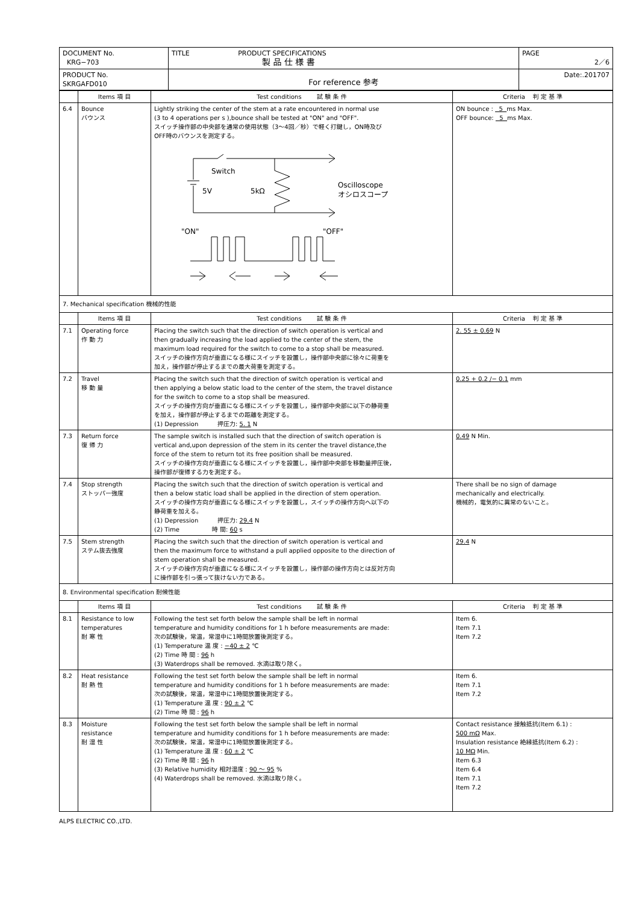| DOCUMENT No. KRG−703 | TITLE PRODUCT SPECIFICATIONS 製 品 仕 様 書 | PAGE 2／6 |
| PRODUCT No. SKRGAFD010 | For reference 参考 | Date:.201707 |
| | Items 項 目 | Test conditions 試 験 条 件 | Criteria 判 定 基 準 |
| --- | --- | --- | --- |
| 6.4 | Bounce バウンス | Lightly striking the center of the stem at a rate encountered in normal use (3 to 4 operations per s ),bounce shall be tested at "ON" and "OFF". スイッチ操作部の中央部を通常の使用状態（3～4回／秒）で軽く打鍵し，ON時及び OFF時のバウンスを測定する。 Switch 5V 5kΩ Oscilloscope オシロスコープ "ON" "OFF" | ON bounce : 5 ms Max. OFF bounce: 5 ms Max. |
| 7. Mechanical specification 機械的性能 | | | |
| | Items 項 目 | Test conditions 試 験 条 件 | Criteria 判 定 基 準 |
| 7.1 | Operating force 作 動 力 | Placing the switch such that the direction of switch operation is vertical and then gradually increasing the load applied to the center of the stem, the maximum load required for the switch to come to a stop shall be measured. スイッチの操作方向が垂直になる様にスイッチを設置し，操作部中央部に徐々に荷重を 加え，操作部が停止するまでの最大荷重を測定する。 | 2. 55 ± 0.69 N |
| 7.2 | Travel 移 動 量 | Placing the switch such that the direction of switch operation is vertical and then applying a below static load to the center of the stem, the travel distance for the switch to come to a stop shall be measured. スイッチの操作方向が垂直になる様にスイッチを設置し，操作部中央部に以下の静荷重 を加え，操作部が停止するまでの距離を測定する。 (1) Depression 押圧力: 5. 1 N | 0.25 + 0.2 /− 0.1 mm |
| 7.3 | Return force 復 帰 力 | The sample switch is installed such that the direction of switch operation is vertical and,upon depression of the stem in its center the travel distance,the force of the stem to return tot its free position shall be measured. スイッチの操作方向が垂直になる様にスイッチを設置し，操作部中央部を移動量押圧後， 操作部が復帰する力を測定する。 | 0.49 N Min. |
| 7.4 | Stop strength ストッパー強度 | Placing the switch such that the direction of switch operation is vertical and then a below static load shall be applied in the direction of stem operation. スイッチの操作方向が垂直になる様にスイッチを設置し，スイッチの操作方向へ以下の 静荷重を加える。 (1) Depression 押圧力: 29.4 N (2) Time 時 間: 60 s | There shall be no sign of damage mechanically and electrically. 機械的，電気的に異常のないこと。 |
| 7.5 | Stem strength ステム抜去強度 | Placing the switch such that the direction of switch operation is vertical and then the maximum force to withstand a pull applied opposite to the direction of stem operation shall be measured. スイッチの操作方向が垂直になる様にスイッチを設置し，操作部の操作方向とは反対方向 に操作部を引っ張って抜けない力である。 | 29.4 N |
| 8. Environmental specification 耐候性能 | | | |
| | Items 項 目 | Test conditions 試 験 条 件 | Criteria 判 定 基 準 |
| 8.1 | Resistance to low temperatures 耐 寒 性 | Following the test set forth below the sample shall be left in normal temperature and humidity conditions for 1 h before measurements are made: 次の試験後，常温，常湿中に1時間放置後測定する。 (1) Temperature 温 度 : −40 ± 2 ℃ (2) Time 時 間 : 96 h (3) Waterdrops shall be removed. 水滴は取り除く。 | Item 6. Item 7.1 Item 7.2 |
| 8.2 | Heat resistance 耐 熱 性 | Following the test set forth below the sample shall be left in normal temperature and humidity conditions for 1 h before measurements are made: 次の試験後，常温，常湿中に1時間放置後測定する。 (1) Temperature 温 度 : 90 ± 2 ℃ (2) Time 時 間 : 96 h | Item 6. Item 7.1 Item 7.2 |
| 8.3 | Moisture resistance 耐 湿 性 | Following the test set forth below the sample shall be left in normal temperature and humidity conditions for 1 h before measurements are made: 次の試験後，常温，常湿中に1時間放置後測定する。 (1) Temperature 温 度 : 60 ± 2 ℃ (2) Time 時 間 : 96 h (3) Relative humidity 相対湿度 : 90 ～ 95 % (4) Waterdrops shall be removed. 水滴は取り除く。 | Contact resistance 接触抵抗(Item 6.1) : 500 mΩ Max. Insulation resistance 絶縁抵抗(Item 6.2) : 10 MΩ Min. Item 6.3 Item 6.4 Item 7.1 Item 7.2 |
ALPS ELECTRIC CO.,LTD.